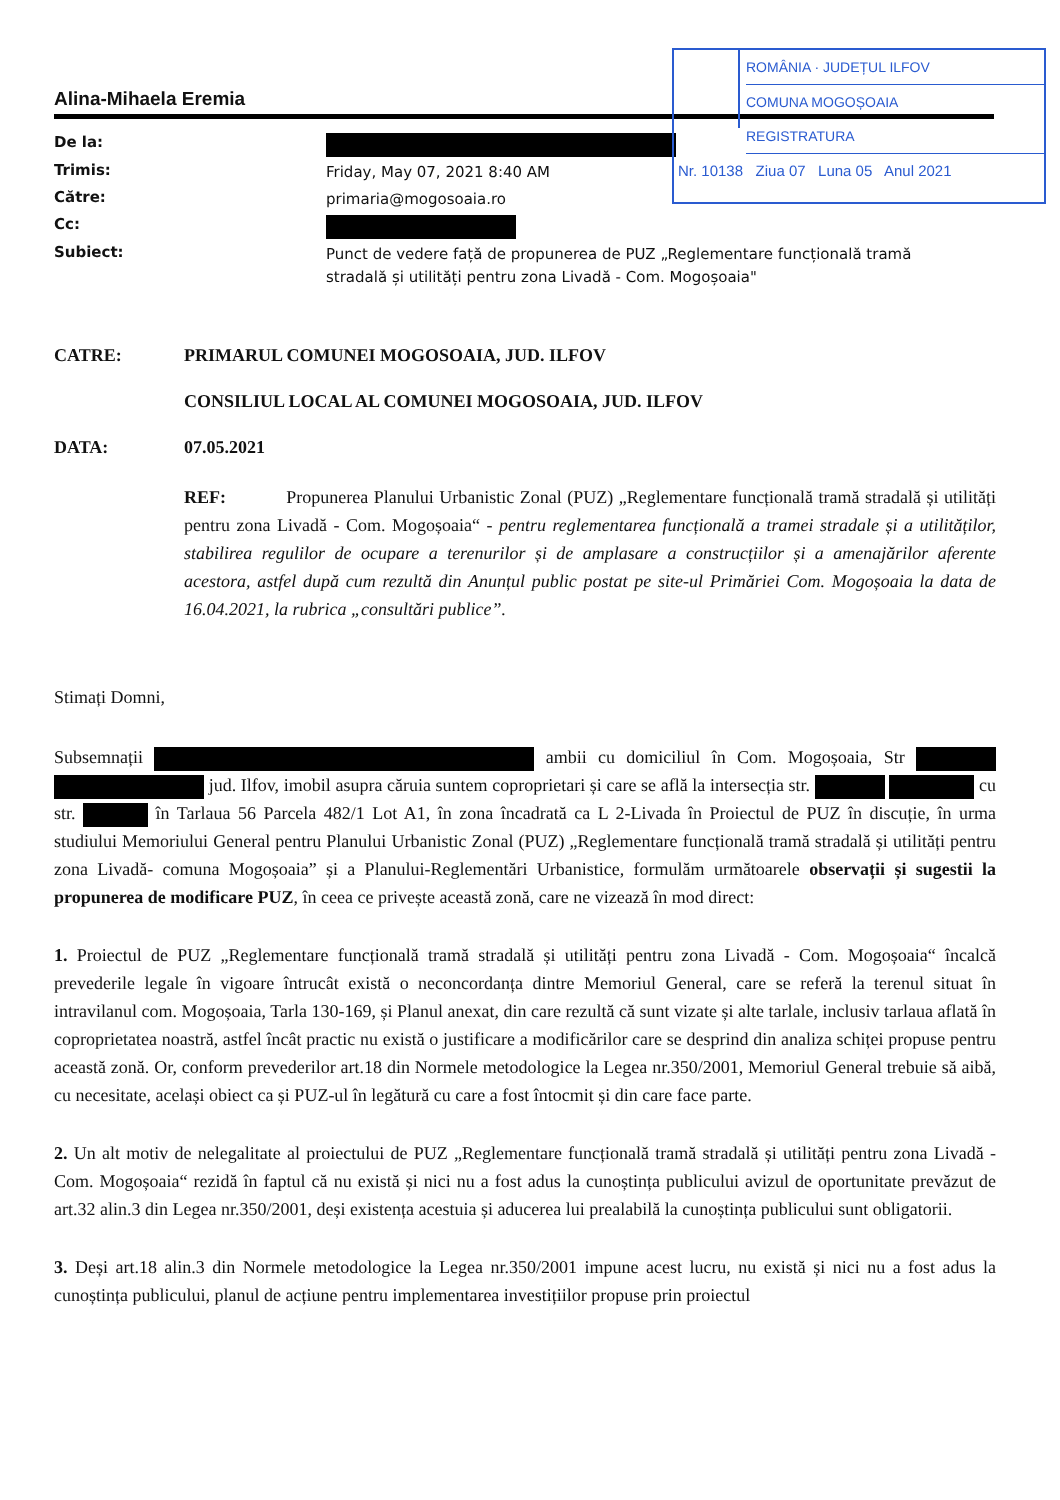ROMÂNIA · JUDEȚUL ILFOV
COMUNA MOGOȘOAIA
REGISTRATURA
Nr. 10138 Ziua 07 Luna 05 Anul 2021
Alina-Mihaela Eremia
| De la: | |
| Trimis: | Friday, May 07, 2021 8:40 AM |
| Către: | primaria@mogosoaia.ro |
| Cc: | |
| Subiect: | Punct de vedere față de propunerea de PUZ „Reglementare funcțională tramă stradală și utilități pentru zona Livadă - Com. Mogoșoaia" |
CATRE: PRIMARUL COMUNEI MOGOSOAIA, JUD. ILFOV
CONSILIUL LOCAL AL COMUNEI MOGOSOAIA, JUD. ILFOV
DATA: 07.05.2021
REF: Propunerea Planului Urbanistic Zonal (PUZ) „Reglementare funcțională tramă stradală și utilități pentru zona Livadă - Com. Mogoșoaia“ - pentru reglementarea funcțională a tramei stradale și a utilităților, stabilirea regulilor de ocupare a terenurilor și de amplasare a construcțiilor și a amenajărilor aferente acestora, astfel după cum rezultă din Anunțul public postat pe site-ul Primăriei Com. Mogoșoaia la data de 16.04.2021, la rubrica „consultări publice”.
Stimați Domni,
Subsemnații ambii cu domiciliul în Com. Mogoșoaia, Str jud. Ilfov, imobil asupra căruia suntem coproprietari și care se află la intersecția str. cu str. în Tarlaua 56 Parcela 482/1 Lot A1, în zona încadrată ca L 2-Livada în Proiectul de PUZ în discuție, în urma studiului Memoriului General pentru Planului Urbanistic Zonal (PUZ) „Reglementare funcțională tramă stradală și utilități pentru zona Livadă- comuna Mogoșoaia” și a Planului-Reglementări Urbanistice, formulăm următoarele observații și sugestii la propunerea de modificare PUZ, în ceea ce privește această zonă, care ne vizează în mod direct:
1. Proiectul de PUZ „Reglementare funcțională tramă stradală și utilități pentru zona Livadă - Com. Mogoșoaia“ încalcă prevederile legale în vigoare întrucât există o neconcordanța dintre Memoriul General, care se referă la terenul situat în intravilanul com. Mogoșoaia, Tarla 130-169, și Planul anexat, din care rezultă că sunt vizate și alte tarlale, inclusiv tarlaua aflată în coproprietatea noastră, astfel încât practic nu există o justificare a modificărilor care se desprind din analiza schiței propuse pentru această zonă. Or, conform prevederilor art.18 din Normele metodologice la Legea nr.350/2001, Memoriul General trebuie să aibă, cu necesitate, același obiect ca și PUZ-ul în legătură cu care a fost întocmit și din care face parte.
2. Un alt motiv de nelegalitate al proiectului de PUZ „Reglementare funcțională tramă stradală și utilități pentru zona Livadă - Com. Mogoșoaia“ rezidă în faptul că nu există și nici nu a fost adus la cunoștința publicului avizul de oportunitate prevăzut de art.32 alin.3 din Legea nr.350/2001, deși existența acestuia și aducerea lui prealabilă la cunoștința publicului sunt obligatorii.
3. Deși art.18 alin.3 din Normele metodologice la Legea nr.350/2001 impune acest lucru, nu există și nici nu a fost adus la cunoștința publicului, planul de acțiune pentru implementarea investițiilor propuse prin proiectul